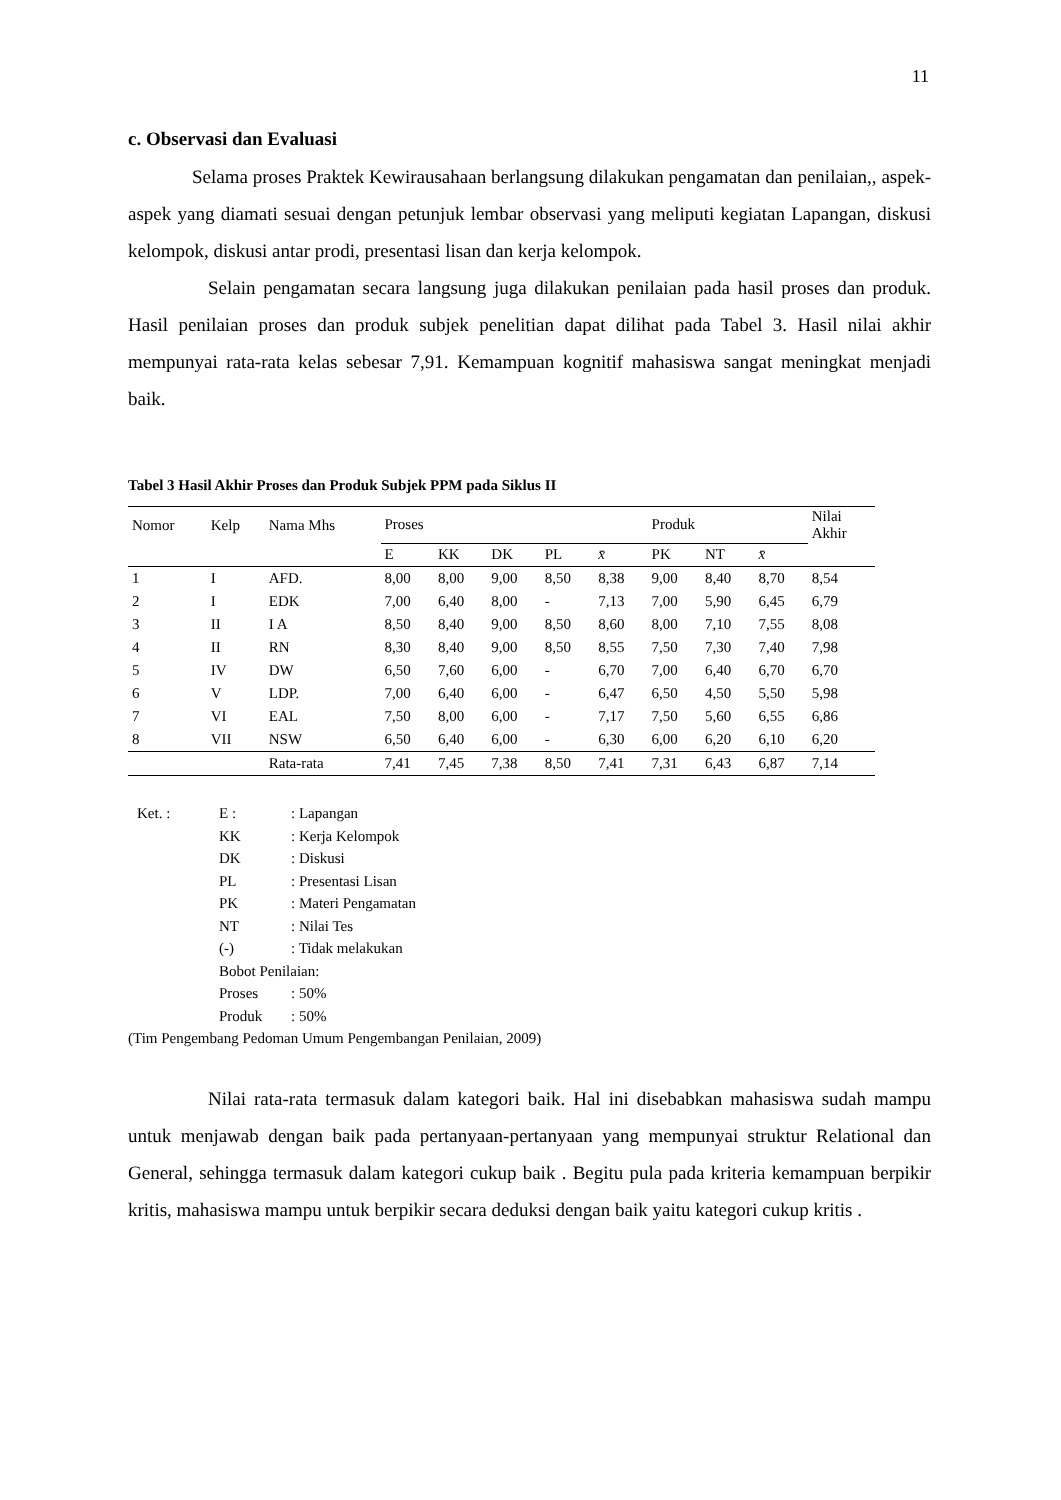11
c. Observasi dan Evaluasi
Selama proses Praktek Kewirausahaan berlangsung dilakukan pengamatan dan penilaian,, aspek-aspek yang diamati sesuai dengan petunjuk lembar observasi yang meliputi kegiatan Lapangan, diskusi kelompok, diskusi antar prodi, presentasi lisan dan kerja kelompok.
Selain pengamatan secara langsung juga dilakukan penilaian pada hasil proses dan produk. Hasil penilaian proses dan produk subjek penelitian dapat dilihat pada Tabel 3. Hasil nilai akhir mempunyai rata-rata kelas sebesar 7,91. Kemampuan kognitif mahasiswa sangat meningkat menjadi baik.
Tabel 3 Hasil Akhir Proses dan Produk Subjek PPM pada Siklus II
| Nomor | Kelp | Nama Mhs | Proses | | | | | Produk | | | Nilai Akhir |
| --- | --- | --- | --- | --- | --- | --- | --- | --- | --- | --- | --- |
| | | | E | KK | DK | PL | x̄ | PK | NT | x̄ | |
| 1 | I | AFD. | 8,00 | 8,00 | 9,00 | 8,50 | 8,38 | 9,00 | 8,40 | 8,70 | 8,54 |
| 2 | I | EDK | 7,00 | 6,40 | 8,00 | - | 7,13 | 7,00 | 5,90 | 6,45 | 6,79 |
| 3 | II | I A | 8,50 | 8,40 | 9,00 | 8,50 | 8,60 | 8,00 | 7,10 | 7,55 | 8,08 |
| 4 | II | RN | 8,30 | 8,40 | 9,00 | 8,50 | 8,55 | 7,50 | 7,30 | 7,40 | 7,98 |
| 5 | IV | DW | 6,50 | 7,60 | 6,00 | - | 6,70 | 7,00 | 6,40 | 6,70 | 6,70 |
| 6 | V | LDP. | 7,00 | 6,40 | 6,00 | - | 6,47 | 6,50 | 4,50 | 5,50 | 5,98 |
| 7 | VI | EAL | 7,50 | 8,00 | 6,00 | - | 7,17 | 7,50 | 5,60 | 6,55 | 6,86 |
| 8 | VII | NSW | 6,50 | 6,40 | 6,00 | - | 6,30 | 6,00 | 6,20 | 6,10 | 6,20 |
| | | Rata-rata | 7,41 | 7,45 | 7,38 | 8,50 | 7,41 | 7,31 | 6,43 | 6,87 | 7,14 |
Ket. : E :: Lapangan
KK: Kerja Kelompok
DK: Diskusi
PL: Presentasi Lisan
PK: Materi Pengamatan
NT: Nilai Tes
(-): Tidak melakukan
Bobot Penilaian:
Proses: 50%
Produk: 50%
(Tim Pengembang Pedoman Umum Pengembangan Penilaian, 2009)
Nilai rata-rata termasuk dalam kategori baik. Hal ini disebabkan mahasiswa sudah mampu untuk menjawab dengan baik pada pertanyaan-pertanyaan yang mempunyai struktur Relational dan General, sehingga termasuk dalam kategori cukup baik . Begitu pula pada kriteria kemampuan berpikir kritis, mahasiswa mampu untuk berpikir secara deduksi dengan baik yaitu kategori cukup kritis .